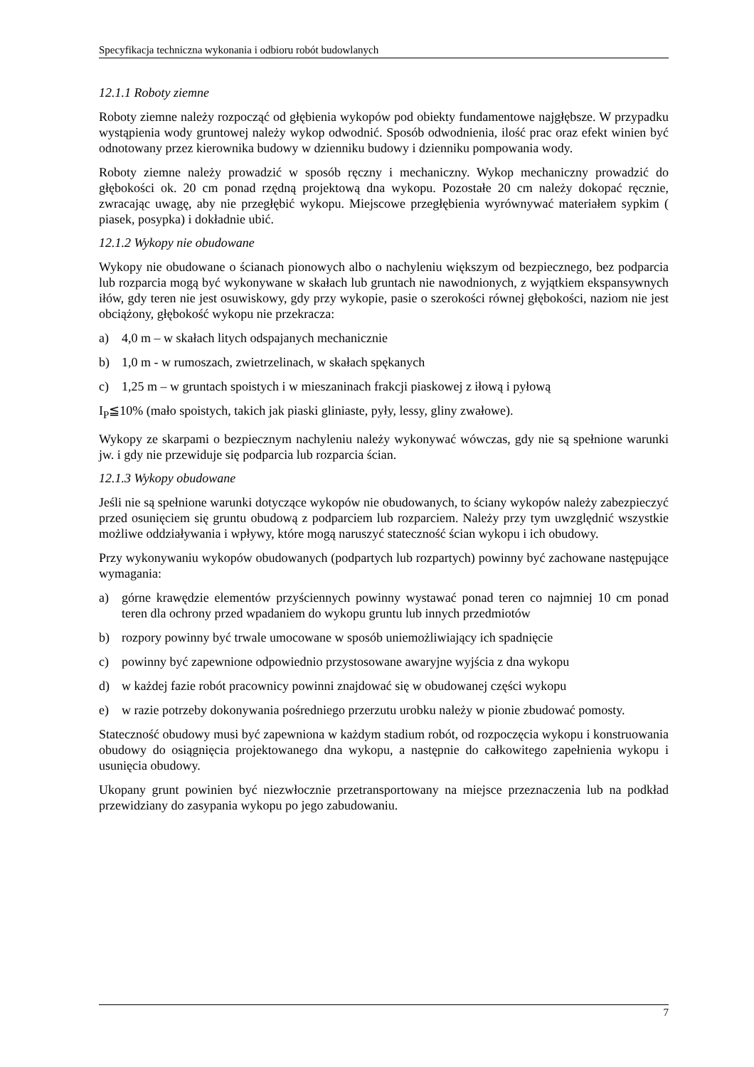Specyfikacja techniczna wykonania i odbioru robót budowlanych
12.1.1 Roboty ziemne
Roboty ziemne należy rozpocząć od głębienia wykopów pod obiekty fundamentowe najgłębsze. W przypadku wystąpienia wody gruntowej należy wykop odwodnić. Sposób odwodnienia, ilość prac oraz efekt winien być odnotowany przez kierownika budowy w dzienniku budowy i dzienniku pompowania wody.
Roboty ziemne należy prowadzić w sposób ręczny i mechaniczny. Wykop mechaniczny prowadzić do głębokości ok. 20 cm ponad rzędną projektową dna wykopu. Pozostałe 20 cm należy dokopać ręcznie, zwracając uwagę, aby nie przegłębić wykopu. Miejscowe przegłębienia wyrównywać materiałem sypkim ( piasek, posypka) i dokładnie ubić.
12.1.2 Wykopy nie obudowane
Wykopy nie obudowane o ścianach pionowych albo o nachyleniu większym od bezpiecznego, bez podparcia lub rozparcia mogą być wykonywane w skałach lub gruntach nie nawodnionych, z wyjątkiem ekspansywnych iłów, gdy teren nie jest osuwiskowy, gdy przy wykopie, pasie o szerokości równej głębokości, naziom nie jest obciążony, głębokość wykopu nie przekracza:
a) 4,0 m – w skałach litych odspajanych mechanicznie
b) 1,0 m - w rumoszach, zwietrzelinach, w skałach spękanych
c) 1,25 m – w gruntach spoistych i w mieszaninach frakcji piaskowej z iłową i pyłową
I<sub>P</sub>≦10% (mało spoistych, takich jak piaski gliniaste, pyły, lessy, gliny zwałowe).
Wykopy ze skarpami o bezpiecznym nachyleniu należy wykonywać wówczas, gdy nie są spełnione warunki jw. i gdy nie przewiduje się podparcia lub rozparcia ścian.
12.1.3 Wykopy obudowane
Jeśli nie są spełnione warunki dotyczące wykopów nie obudowanych, to ściany wykopów należy zabezpieczyć przed osunięciem się gruntu obudową z podparciem lub rozparciem. Należy przy tym uwzględnić wszystkie możliwe oddziaływania i wpływy, które mogą naruszyć stateczność ścian wykopu i ich obudowy.
Przy wykonywaniu wykopów obudowanych (podpartych lub rozpartych) powinny być zachowane następujące wymagania:
a) górne krawędzie elementów przyściennych powinny wystawać ponad teren co najmniej 10 cm ponad teren dla ochrony przed wpadaniem do wykopu gruntu lub innych przedmiotów
b) rozpory powinny być trwale umocowane w sposób uniemożliwiający ich spadnięcie
c) powinny być zapewnione odpowiednio przystosowane awaryjne wyjścia z dna wykopu
d) w każdej fazie robót pracownicy powinni znajdować się w obudowanej części wykopu
e) w razie potrzeby dokonywania pośredniego przerzutu urobku należy w pionie zbudować pomosty.
Stateczność obudowy musi być zapewniona w każdym stadium robót, od rozpoczęcia wykopu i konstruowania obudowy do osiągnięcia projektowanego dna wykopu, a następnie do całkowitego zapełnienia wykopu i usunięcia obudowy.
Ukopany grunt powinien być niezwłocznie przetransportowany na miejsce przeznaczenia lub na podkład przewidziany do zasypania wykopu po jego zabudowaniu.
7